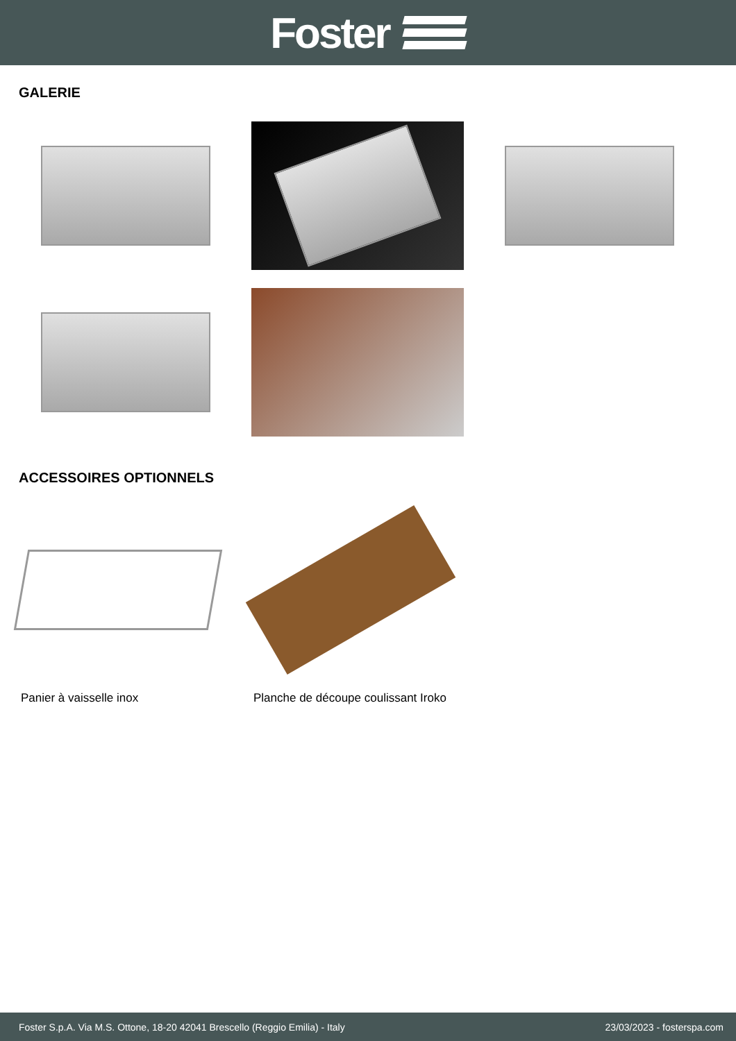Foster
GALERIE
ACCESSOIRES OPTIONNELS
Panier à vaisselle inox Planche de découpe coulissant Iroko
Foster S.p.A. Via M.S. Ottone, 18-20 42041 Brescello (Reggio Emilia) - Italy 23/03/2023 - fosterspa.com